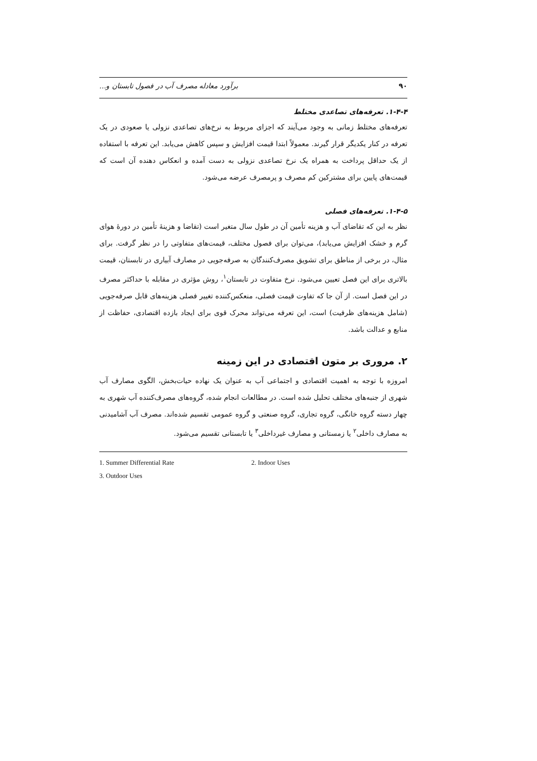۹۰ برآورد معادله مصرف آب در فصول تابستان و...
۱-۴-۴. تعرفه‌های تصاعدی مختلط
تعرفه‌های مختلط زمانی به وجود می‌آیند که اجزای مربوط به نرخ‌های تصاعدی نزولی یا صعودی در یک تعرفه در کنار یکدیگر قرار گیرند. معمولاً ابتدا قیمت افزایش و سپس کاهش می‌یابد. این تعرفه با استفاده از یک حداقل پرداخت به همراه یک نرخ تصاعدی نزولی به دست آمده و انعکاس دهنده آن است که قیمت‌های پایین برای مشترکین کم مصرف و پرمصرف عرضه می‌شود.
۱-۴-۵. تعرفه‌های فصلی
نظر به این که تقاضای آب و هزینه تأمین آن در طول سال متغیر است (تقاضا و هزینهٔ تأمین در دورهٔ هوای گرم و خشک افزایش می‌یابد)، می‌توان برای فصول مختلف، قیمت‌های متفاوتی را در نظر گرفت. برای مثال، در برخی از مناطق برای تشویق مصرف‌کنندگان به صرفه‌جویی در مصارف آبیاری در تابستان، قیمت بالاتری برای این فصل تعیین می‌شود. نرخ متفاوت در تابستان<sup>۱</sup>، روش مؤثری در مقابله با حداکثر مصرف در این فصل است. از آن جا که تفاوت قیمت فصلی، منعکس‌کننده تغییر فصلی هزینه‌های قابل صرفه‌جویی (شامل هزینه‌های ظرفیت) است، این تعرفه می‌تواند محرک قوی برای ایجاد بازده اقتصادی، حفاظت از منابع و عدالت باشد.
۲. مروری بر متون اقتصادی در این زمینه
امروزه با توجه به اهمیت اقتصادی و اجتماعی آب به عنوان یک نهاده حیات‌بخش، الگوی مصارف آب شهری از جنبه‌های مختلف تحلیل شده است. در مطالعات انجام شده، گروه‌های مصرف‌کننده آب شهری به چهار دسته گروه خانگی، گروه تجاری، گروه صنعتی و گروه عمومی تقسیم شده‌اند. مصرف آب آشامیدنی به مصارف داخلی<sup>۲</sup> یا زمستانی و مصارف غیرداخلی<sup>۳</sup> یا تابستانی تقسیم می‌شود.
1. Summer Differential Rate 2. Indoor Uses
3. Outdoor Uses